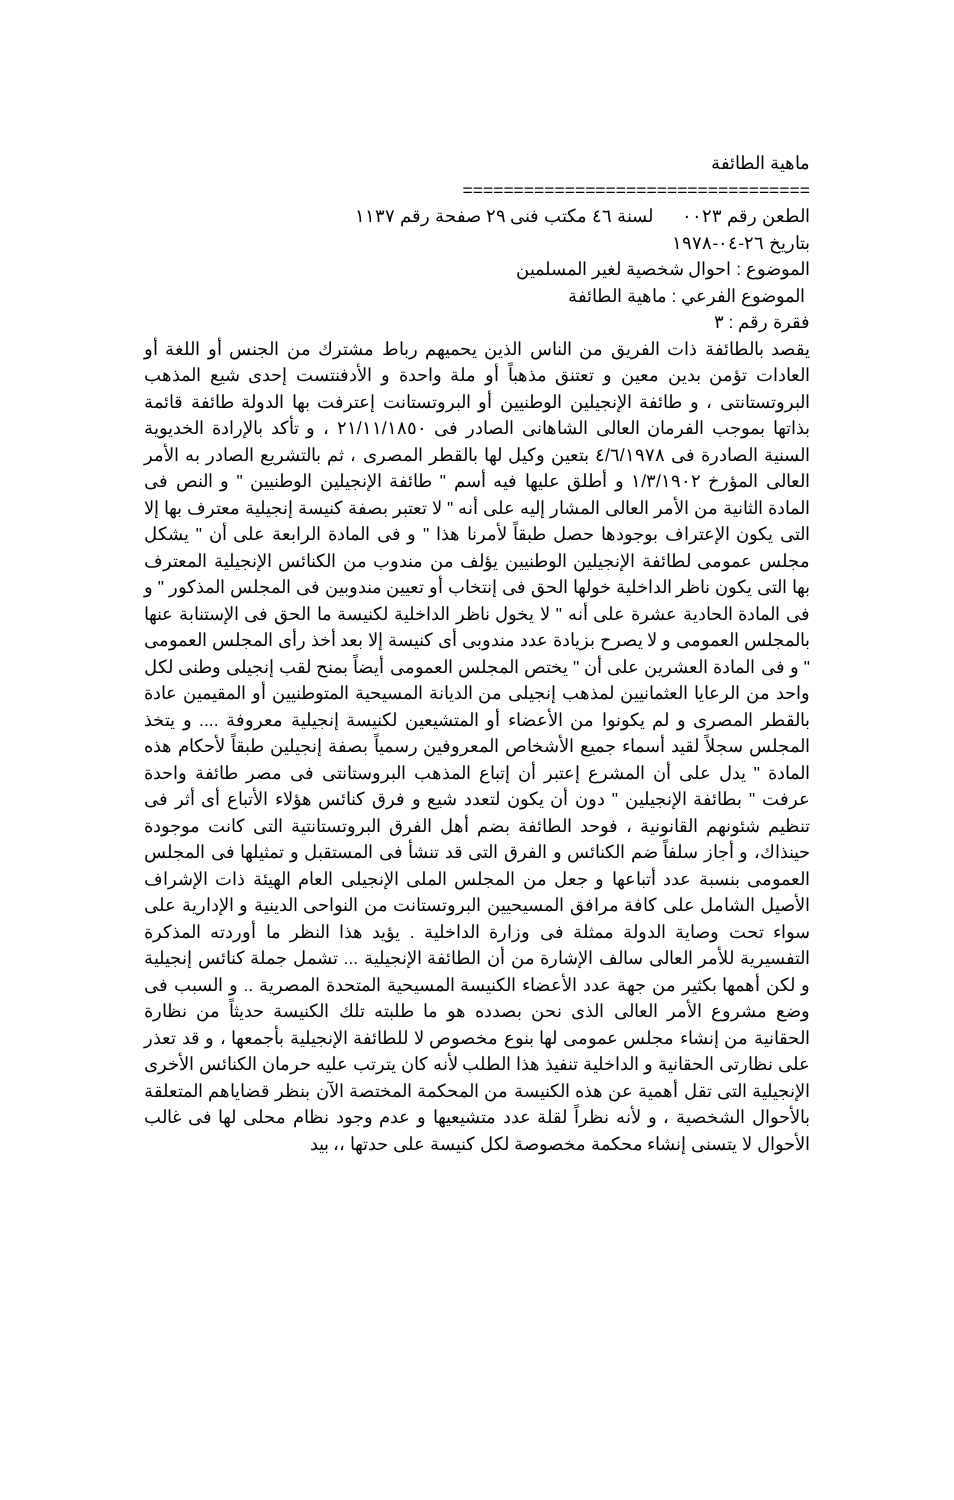ماهية الطائفة
==================================
الطعن رقم ٠٠٢٣ لسنة ٤٦ مكتب فنى ٢٩ صفحة رقم ١١٣٧
بتاريخ ٢٦-٠٤-١٩٧٨
الموضوع : احوال شخصية لغير المسلمين
الموضوع الفرعي : ماهية الطائفة
فقرة رقم : ٣
يقصد بالطائفة ذات الفريق من الناس الذين يحميهم رباط مشترك من الجنس أو اللغة أو العادات تؤمن بدين معين و تعتنق مذهباً أو ملة واحدة و الأدفنتست إحدى شيع المذهب البروتستانتى ، و طائفة الإنجيلين الوطنيين أو البروتستانت إعترفت بها الدولة طائفة قائمة بذاتها بموجب الفرمان العالى الشاهانى الصادر فى ٢١/١١/١٨٥٠ ، و تأكد بالإرادة الخديوية السنية الصادرة فى ٤/٦/١٩٧٨ بتعين وكيل لها بالقطر المصرى ، ثم بالتشريع الصادر به الأمر العالى المؤرخ ١/٣/١٩٠٢ و أطلق عليها فيه أسم " طائفة الإنجيلين الوطنيين " و النص فى المادة الثانية من الأمر العالى المشار إليه على أنه " لا تعتبر بصفة كنيسة إنجيلية معترف بها إلا التى يكون الإعتراف بوجودها حصل طبقاً لأمرنا هذا " و فى المادة الرابعة على أن " يشكل مجلس عمومى لطائفة الإنجيلين الوطنيين يؤلف من مندوب من الكنائس الإنجيلية المعترف بها التى يكون ناظر الداخلية خولها الحق فى إنتخاب أو تعيين مندوبين فى المجلس المذكور " و فى المادة الحادية عشرة على أنه " لا يخول ناظر الداخلية لكنيسة ما الحق فى الإستنابة عنها بالمجلس العمومى و لا يصرح بزيادة عدد مندوبى أى كنيسة إلا بعد أخذ رأى المجلس العمومى " و فى المادة العشرين على أن " يختص المجلس العمومى أيضاً بمنح لقب إنجيلى وطنى لكل واحد من الرعايا العثمانيين لمذهب إنجيلى من الديانة المسيحية المتوطنيين أو المقيمين عادة بالقطر المصرى و لم يكونوا من الأعضاء أو المتشيعين لكنيسة إنجيلية معروفة .... و يتخذ المجلس سجلاً لقيد أسماء جميع الأشخاص المعروفين رسمياً بصفة إنجيلين طبقاً لأحكام هذه المادة " يدل على أن المشرع إعتبر أن إتباع المذهب البروستانتى فى مصر طائفة واحدة عرفت " بطائفة الإنجيلين " دون أن يكون لتعدد شيع و فرق كنائس هؤلاء الأتباع أى أثر فى تنظيم شئونهم القانونية ، فوحد الطائفة بضم أهل الفرق البروتستانتية التى كانت موجودة حينذاك، و أجاز سلفاً ضم الكنائس و الفرق التى قد تنشأ فى المستقبل و تمثيلها فى المجلس العمومى بنسبة عدد أتباعها و جعل من المجلس الملى الإنجيلى العام الهيئة ذات الإشراف الأصيل الشامل على كافة مرافق المسيحيين البروتستانت من النواحى الدينية و الإدارية على سواء تحت وصاية الدولة ممثلة فى وزارة الداخلية . يؤيد هذا النظر ما أوردته المذكرة التفسيرية للأمر العالى سالف الإشارة من أن الطائفة الإنجيلية ... تشمل جملة كنائس إنجيلية و لكن أهمها بكثير من جهة عدد الأعضاء الكنيسة المسيحية المتحدة المصرية .. و السبب فى وضع مشروع الأمر العالى الذى نحن بصدده هو ما طلبته تلك الكنيسة حديثاً من نظارة الحقانية من إنشاء مجلس عمومى لها بنوع مخصوص لا للطائفة الإنجيلية بأجمعها ، و قد تعذر على نظارتى الحقانية و الداخلية تنفيذ هذا الطلب لأنه كان يترتب عليه حرمان الكنائس الأخرى الإنجيلية التى تقل أهمية عن هذه الكنيسة من المحكمة المختصة الآن بنظر قضاياهم المتعلقة بالأحوال الشخصية ، و لأنه نظراً لقلة عدد متشيعيها و عدم وجود نظام محلى لها فى غالب الأحوال لا يتسنى إنشاء محكمة مخصوصة لكل كنيسة على حدتها ،، بيد